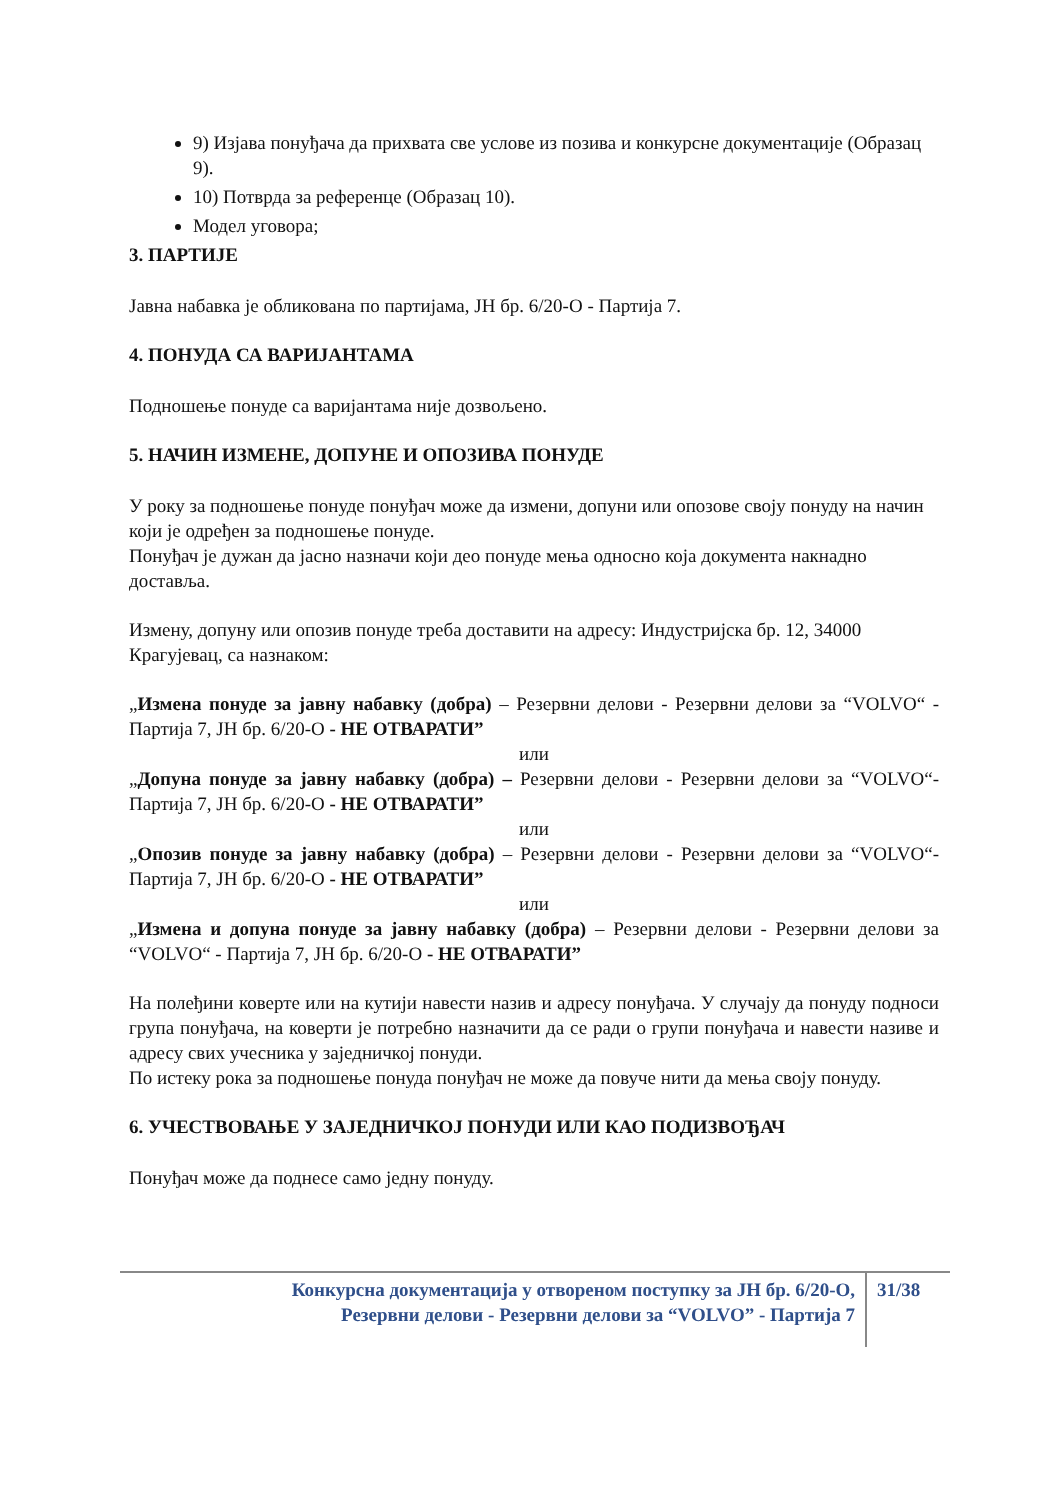9) Изјава понуђача да прихвата све услове из позива и конкурсне документације (Образац 9).
10) Потврда за референце (Образац 10).
Модел уговора;
3. ПАРТИЈЕ
Јавна набавка је обликована по партијама, ЈН бр. 6/20-О - Партија 7.
4. ПОНУДА СА ВАРИЈАНТАМА
Подношење понуде са варијантама није дозвољено.
5. НАЧИН ИЗМЕНЕ, ДОПУНЕ И ОПОЗИВА ПОНУДЕ
У року за подношење понуде понуђач може да измени, допуни или опозове своју понуду на начин који је одређен за подношење понуде.
Понуђач је дужан да јасно назначи који део понуде мења односно која документа накнадно доставља.
Измену, допуну или опозив понуде треба доставити на адресу: Индустријска бр. 12, 34000 Крагујевац, са назнаком:
„Измена понуде за јавну набавку (добра) – Резервни делови - Резервни делови за “VOLVO“ - Партија 7, ЈН бр. 6/20-О - НЕ ОТВАРАТИ”
или
„Допуна понуде за јавну набавку (добра) – Резервни делови - Резервни делови за “VOLVO“- Партија 7, ЈН бр. 6/20-О - НЕ ОТВАРАТИ”
или
„Опозив понуде за јавну набавку (добра) – Резервни делови - Резервни делови за “VOLVO“- Партија 7, ЈН бр. 6/20-О - НЕ ОТВАРАТИ”
или
„Измена и допуна понуде за јавну набавку (добра) – Резервни делови - Резервни делови за “VOLVO“ - Партија 7, ЈН бр. 6/20-О - НЕ ОТВАРАТИ”
На полеђини коверте или на кутији навести назив и адресу понуђача. У случају да понуду подноси група понуђача, на коверти је потребно назначити да се ради о групи понуђача и навести називе и адресу свих учесника у заједничкој понуди.
По истеку рока за подношење понуда понуђач не може да повуче нити да мења своју понуду.
6. УЧЕСТВОВАЊЕ У ЗАЈЕДНИЧКОЈ ПОНУДИ ИЛИ КАО ПОДИЗВОЂАЧ
Понуђач може да поднесе само једну понуду.
Конкурсна документација у отвореном поступку за ЈН бр. 6/20-О,
Резервни делови - Резервни делови за “VOLVO” - Партија 7
31/38